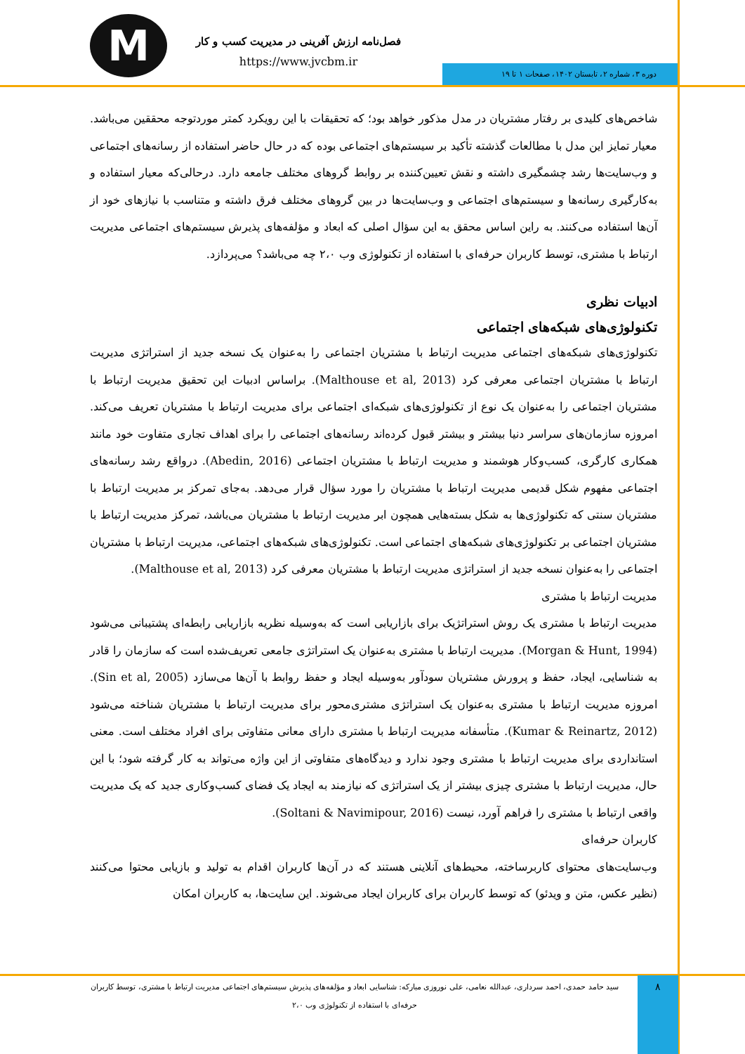M
فصل‌نامه ارزش آفرینی در مدیریت کسب و کار
https://www.jvcbm.ir دوره ۳، شماره ۲، تابستان ۱۴۰۲، صفحات ۱ تا ۱۹
شاخص‌های کلیدی بر رفتار مشتریان در مدل مذکور خواهد بود؛ که تحقیقات با این رویکرد کمتر موردتوجه محققین می‌باشد. معیار تمایز این مدل با مطالعات گذشته تأکید بر سیستم‌های اجتماعی بوده که در حال حاضر استفاده از رسانه‌های اجتماعی و وب‌سایت‌ها رشد چشمگیری داشته و نقش تعیین‌کننده بر روابط گروهای مختلف جامعه دارد. درحالی‌که معیار استفاده و به‌کارگیری رسانه‌ها و سیستم‌های اجتماعی و وب‌سایت‌ها در بین گروهای مختلف فرق داشته و متناسب با نیازهای خود از آن‌ها استفاده می‌کنند. به راین اساس محقق به این سؤال اصلی که ابعاد و مؤلفه‌های پذیرش سیستم‌های اجتماعی مدیریت ارتباط با مشتری، توسط کاربران حرفه‌ای با استفاده از تکنولوژی وب ۲،۰ چه می‌باشد؟ می‌پردازد.
ادبیات نظری
تکنولوژی‌های شبکه‌های اجتماعی
تکنولوژی‌های شبکه‌های اجتماعی مدیریت ارتباط با مشتریان اجتماعی را به‌عنوان یک نسخه جدید از استراتژی مدیریت ارتباط با مشتریان اجتماعی معرفی کرد (Malthouse et al, 2013). براساس ادبیات این تحقیق مدیریت ارتباط با مشتریان اجتماعی را به‌عنوان یک نوع از تکنولوژی‌های شبکه‌ای اجتماعی برای مدیریت ارتباط با مشتریان تعریف می‌کند. امروزه سازمان‌های سراسر دنیا بیشتر و بیشتر قبول کرده‌اند رسانه‌های اجتماعی را برای اهداف تجاری متفاوت خود مانند همکاری کارگری، کسب‌وکار هوشمند و مدیریت ارتباط با مشتریان اجتماعی (Abedin, 2016). درواقع رشد رسانه‌های اجتماعی مفهوم شکل قدیمی مدیریت ارتباط با مشتریان را مورد سؤال قرار می‌دهد. به‌جای تمرکز بر مدیریت ارتباط با مشتریان سنتی که تکنولوژی‌ها به شکل بسته‌هایی همچون ابر مدیریت ارتباط با مشتریان می‌باشد، تمرکز مدیریت ارتباط با مشتریان اجتماعی بر تکنولوژی‌های شبکه‌های اجتماعی است. تکنولوژی‌های شبکه‌های اجتماعی، مدیریت ارتباط با مشتریان اجتماعی را به‌عنوان نسخه جدید از استراتژی مدیریت ارتباط با مشتریان معرفی کرد (Malthouse et al, 2013).
مدیریت ارتباط با مشتری
مدیریت ارتباط با مشتری یک روش استراتژیک برای بازاریابی است که به‌وسیله نظریه بازاریابی رابطه‌ای پشتیبانی می‌شود (Morgan & Hunt, 1994). مدیریت ارتباط با مشتری به‌عنوان یک استراتژی جامعی تعریف‌شده است که سازمان را قادر به شناسایی، ایجاد، حفظ و پرورش مشتریان سودآور به‌وسیله ایجاد و حفظ روابط با آن‌ها می‌سازد (Sin et al, 2005). امروزه مدیریت ارتباط با مشتری به‌عنوان یک استراتژی مشتری‌محور برای مدیریت ارتباط با مشتریان شناخته می‌شود (Kumar & Reinartz, 2012). متأسفانه مدیریت ارتباط با مشتری دارای معانی متفاوتی برای افراد مختلف است. معنی استانداردی برای مدیریت ارتباط با مشتری وجود ندارد و دیدگاه‌های متفاوتی از این واژه می‌تواند به کار گرفته شود؛ با این حال، مدیریت ارتباط با مشتری چیزی بیشتر از یک استراتژی که نیازمند به ایجاد یک فضای کسب‌وکاری جدید که یک مدیریت واقعی ارتباط با مشتری را فراهم آورد، نیست (Soltani & Navimipour, 2016).
کاربران حرفه‌ای
وب‌سایت‌های محتوای کاربرساخته، محیط‌های آنلاینی هستند که در آن‌ها کاربران اقدام به تولید و بازیابی محتوا می‌کنند (نظیر عکس، متن و ویدئو) که توسط کاربران برای کاربران ایجاد می‌شوند. این سایت‌ها، به کاربران امکان
سید حامد حمدی، احمد سرداری، عبدالله نعامی، علی نوروزی مبارکه: شناسایی ابعاد و مؤلفه‌های پذیرش سیستم‌های اجتماعی مدیریت ارتباط با مشتری، توسط کاربران حرفه‌ای با استفاده از تکنولوژی وب ۲،۰
۸